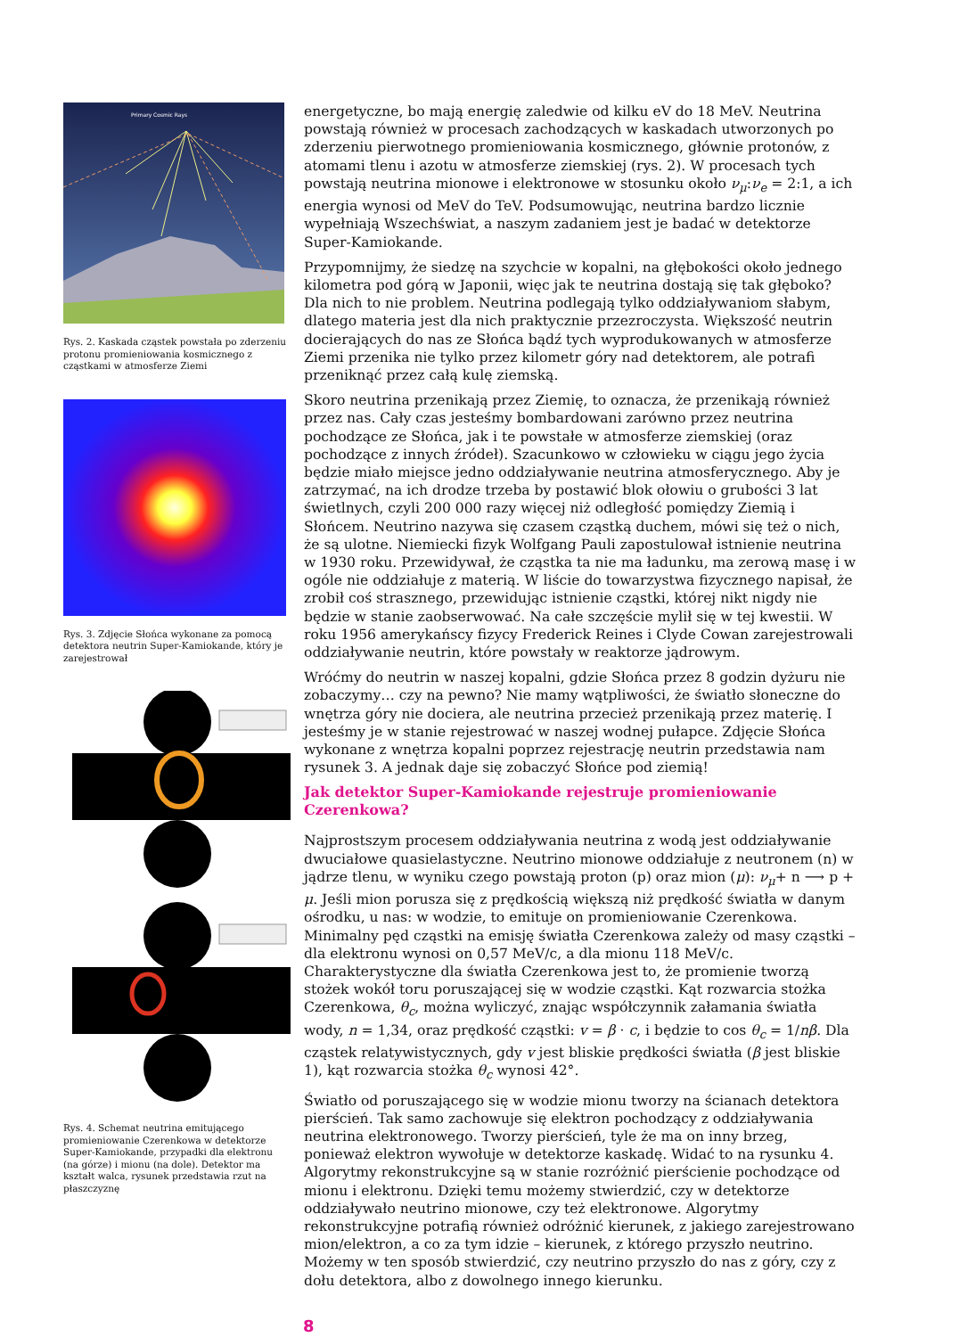Primary Cosmic Rays
Rys. 2. Kaskada cząstek powstała po zderzeniu protonu promieniowania kosmicznego z cząstkami w atmosferze Ziemi
Rys. 3. Zdjęcie Słońca wykonane za pomocą detektora neutrin Super-Kamiokande, który je zarejestrował
Rys. 4. Schemat neutrina emitującego promieniowanie Czerenkowa w detektorze Super-Kamiokande, przypadki dla elektronu (na górze) i mionu (na dole). Detektor ma kształt walca, rysunek przedstawia rzut na płaszczyznę
energetyczne, bo mają energię zaledwie od kilku eV do 18 MeV. Neutrina powstają również w procesach zachodzących w kaskadach utworzonych po zderzeniu pierwotnego promieniowania kosmicznego, głównie protonów, z atomami tlenu i azotu w atmosferze ziemskiej (rys. 2). W procesach tych powstają neutrina mionowe i elektronowe w stosunku około ν<sub>μ</sub>:ν<sub>e</sub> = 2:1, a ich energia wynosi od MeV do TeV. Podsumowując, neutrina bardzo licznie wypełniają Wszechświat, a naszym zadaniem jest je badać w detektorze Super-Kamiokande.
Przypomnijmy, że siedzę na szychcie w kopalni, na głębokości około jednego kilometra pod górą w Japonii, więc jak te neutrina dostają się tak głęboko? Dla nich to nie problem. Neutrina podlegają tylko oddziaływaniom słabym, dlatego materia jest dla nich praktycznie przezroczysta. Większość neutrin docierających do nas ze Słońca bądź tych wyprodukowanych w atmosferze Ziemi przenika nie tylko przez kilometr góry nad detektorem, ale potrafi przeniknąć przez całą kulę ziemską.
Skoro neutrina przenikają przez Ziemię, to oznacza, że przenikają również przez nas. Cały czas jesteśmy bombardowani zarówno przez neutrina pochodzące ze Słońca, jak i te powstałe w atmosferze ziemskiej (oraz pochodzące z innych źródeł). Szacunkowo w człowieku w ciągu jego życia będzie miało miejsce jedno oddziaływanie neutrina atmosferycznego. Aby je zatrzymać, na ich drodze trzeba by postawić blok ołowiu o grubości 3 lat świetlnych, czyli 200 000 razy więcej niż odległość pomiędzy Ziemią i Słońcem. Neutrino nazywa się czasem cząstką duchem, mówi się też o nich, że są ulotne. Niemiecki fizyk Wolfgang Pauli zapostulował istnienie neutrina w 1930 roku. Przewidywał, że cząstka ta nie ma ładunku, ma zerową masę i w ogóle nie oddziałuje z materią. W liście do towarzystwa fizycznego napisał, że zrobił coś strasznego, przewidując istnienie cząstki, której nikt nigdy nie będzie w stanie zaobserwować. Na całe szczęście mylił się w tej kwestii. W roku 1956 amerykańscy fizycy Frederick Reines i Clyde Cowan zarejestrowali oddziaływanie neutrin, które powstały w reaktorze jądrowym.
Wróćmy do neutrin w naszej kopalni, gdzie Słońca przez 8 godzin dyżuru nie zobaczymy… czy na pewno? Nie mamy wątpliwości, że światło słoneczne do wnętrza góry nie dociera, ale neutrina przecież przenikają przez materię. I jesteśmy je w stanie rejestrować w naszej wodnej pułapce. Zdjęcie Słońca wykonane z wnętrza kopalni poprzez rejestrację neutrin przedstawia nam rysunek 3. A jednak daje się zobaczyć Słońce pod ziemią!
Jak detektor Super-Kamiokande rejestruje promieniowanie Czerenkowa?
Najprostszym procesem oddziaływania neutrina z wodą jest oddziaływanie dwuciałowe quasielastyczne. Neutrino mionowe oddziałuje z neutronem (n) w jądrze tlenu, w wyniku czego powstają proton (p) oraz mion (μ): ν<sub>μ</sub>+ n ⟶ p + μ. Jeśli mion porusza się z prędkością większą niż prędkość światła w danym ośrodku, u nas: w wodzie, to emituje on promieniowanie Czerenkowa. Minimalny pęd cząstki na emisję światła Czerenkowa zależy od masy cząstki – dla elektronu wynosi on 0,57 MeV/c, a dla mionu 118 MeV/c. Charakterystyczne dla światła Czerenkowa jest to, że promienie tworzą stożek wokół toru poruszającej się w wodzie cząstki. Kąt rozwarcia stożka Czerenkowa, θ<sub>c</sub>, można wyliczyć, znając współczynnik załamania światła wody, n = 1,34, oraz prędkość cząstki: v = β · c, i będzie to cos θ<sub>c</sub> = 1/nβ. Dla cząstek relatywistycznych, gdy v jest bliskie prędkości światła (β jest bliskie 1), kąt rozwarcia stożka θ<sub>c</sub> wynosi 42°.
Światło od poruszającego się w wodzie mionu tworzy na ścianach detektora pierścień. Tak samo zachowuje się elektron pochodzący z oddziaływania neutrina elektronowego. Tworzy pierścień, tyle że ma on inny brzeg, ponieważ elektron wywołuje w detektorze kaskadę. Widać to na rysunku 4. Algorytmy rekonstrukcyjne są w stanie rozróżnić pierścienie pochodzące od mionu i elektronu. Dzięki temu możemy stwierdzić, czy w detektorze oddziaływało neutrino mionowe, czy też elektronowe. Algorytmy rekonstrukcyjne potrafią również odróżnić kierunek, z jakiego zarejestrowano mion/elektron, a co za tym idzie – kierunek, z którego przyszło neutrino. Możemy w ten sposób stwierdzić, czy neutrino przyszło do nas z góry, czy z dołu detektora, albo z dowolnego innego kierunku.
8